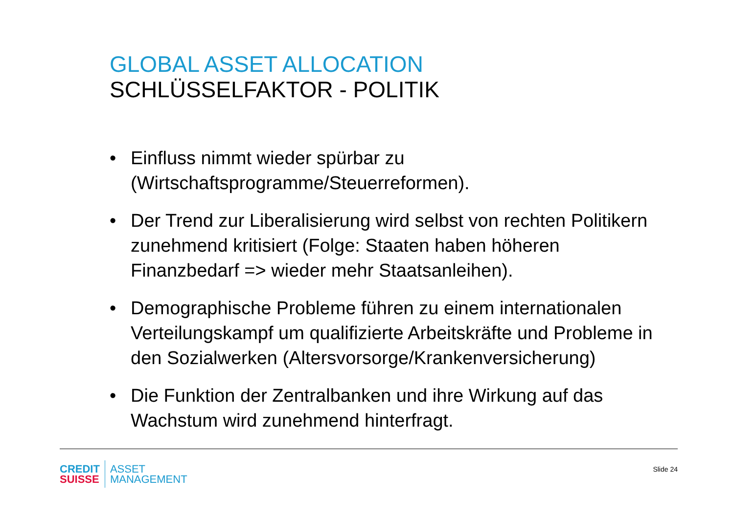GLOBAL ASSET ALLOCATION
SCHLÜSSELFAKTOR - POLITIK
• Einfluss nimmt wieder spürbar zu (Wirtschaftsprogramme/Steuerreformen).
• Der Trend zur Liberalisierung wird selbst von rechten Politikern zunehmend kritisiert (Folge: Staaten haben höheren Finanzbedarf => wieder mehr Staatsanleihen).
• Demographische Probleme führen zu einem internationalen Verteilungskampf um qualifizierte Arbeitskräfte und Probleme in den Sozialwerken (Altersvorsorge/Krankenversicherung)
• Die Funktion der Zentralbanken und ihre Wirkung auf das Wachstum wird zunehmend hinterfragt.
CREDIT
SUISSE
ASSET
MANAGEMENT
Slide 24